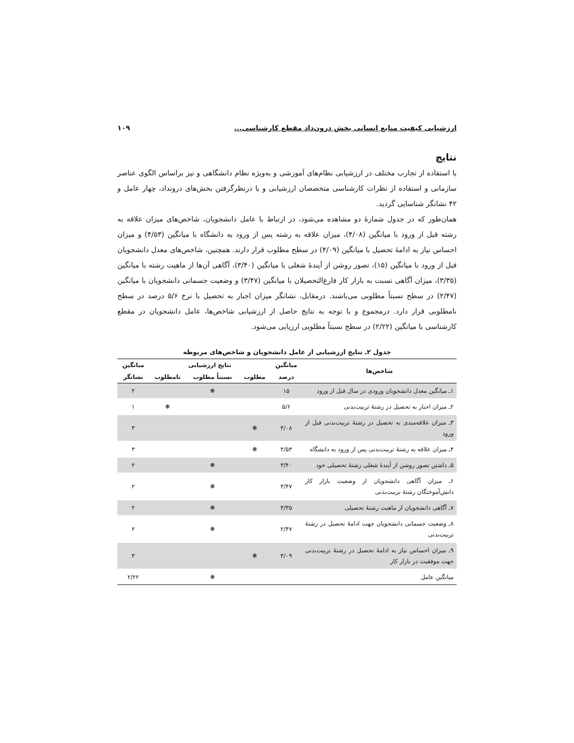ارزشیابی کیفیت منابع انسانی بخش درون‌داد مقطع کارشناسی... ۱۰۹
نتایج
با استفاده از تجارب مختلف در ارزشیابی نظام‌های آموزشی و به‌ویژه نظام دانشگاهی و نیز براساس الگوی عناصر سازمانی و استفاده از نظرات کارشناسی متخصصان ارزشیابی و با درنظرگرفتن بخش‌های درونداد، چهار عامل و ۴۲ نشانگر شناسایی گردید.
همان‌طور که در جدول شمارهٔ دو مشاهده می‌شود، در ارتباط با عامل دانشجویان، شاخص‌های میزان علاقه به رشته قبل از ورود با میانگین (۴/۰۸)، میزان علاقه به رشته پس از ورود به دانشگاه با میانگین (۴/۵۳) و میزان احساس نیاز به ادامهٔ تحصیل با میانگین (۴/۰۹) در سطح مطلوب قرار دارند. همچنین، شاخص‌های معدل دانشجویان قبل از ورود با میانگین (۱۵)، تصور روشن از آیندهٔ شغلی با میانگین (۳/۴۰)، آگاهی آن‌ها از ماهیت رشته با میانگین (۳/۳۵)، میزان آگاهی نسبت به بازار کار فارغ‌التحصیلان با میانگین (۳/۴۷) و وضعیت جسمانی دانشجویان با میانگین (۲/۴۷) در سطح نسبتاً مطلوبی می‌باشند. درمقابل، نشانگر میزان اجبار به تحصیل با نرخ ۵/۶ درصد در سطح نامطلوبی قرار دارد. درمجموع و با توجه به نتایج حاصل از ارزشیابی شاخص‌ها، عامل دانشجویان در مقطع کارشناسی با میانگین (۲/۲۲) در سطح نسبتاً مطلوبی ارزیابی می‌شود.
جدول ۲ـ نتایج ارزشیابی از عامل دانشجویان و شاخص‌های مربوطه
| شاخص‌ها | میانگین | نتایج ارزشیابی | | | میانگین |
| --- | --- | --- | --- | --- | --- |
| | درصد | مطلوب | نسبتاً مطلوب | نامطلوب | نشانگر |
| ۱ـ میانگین معدل دانشجویان ورودی در سال قبل از ورود | ۱۵ | | ❋ | | ۲ |
| ۲ـ میزان اجبار به تحصیل در رشتهٔ تربیت‌بدنی | ۵/۶ | | | ❋ | ۱ |
| ۳ـ میزان علاقه‌مندی به تحصیل در رشتهٔ تربیت‌بدنی قبل از ورود | ۴/۰۸ | ❋ | | | ۳ |
| ۴ـ میزان علاقه به رشتهٔ تربیت‌بدنی پس از ورود به دانشگاه | ۴/۵۳ | ❋ | | | ۳ |
| ۵ـ داشتن تصور روشن از آیندهٔ شغلی رشتهٔ تحصیلی خود | ۳/۴۰ | | ❋ | | ۲ |
| ۶ـ میزان آگاهی دانشجویان از وضعیت بازار کار دانش‌آموختگان رشتهٔ تربیت‌بدنی | ۳/۴۷ | | ❋ | | ۲ |
| ۷ـ آگاهی دانشجویان از ماهیت رشتهٔ تحصیلی | ۳/۳۵ | | ❋ | | ۲ |
| ۸ـ وضعیت جسمانی دانشجویان جهت ادامهٔ تحصیل در رشتهٔ تربیت‌بدنی | ۲/۴۷ | | ❋ | | ۲ |
| ۹ـ میزان احساس نیاز به ادامهٔ تحصیل در رشتهٔ تربیت‌بدنی جهت موفقیت در بازار کار | ۴/۰۹ | ❋ | | | ۳ |
| میانگین عامل | | | ❋ | | ۲/۲۲ |